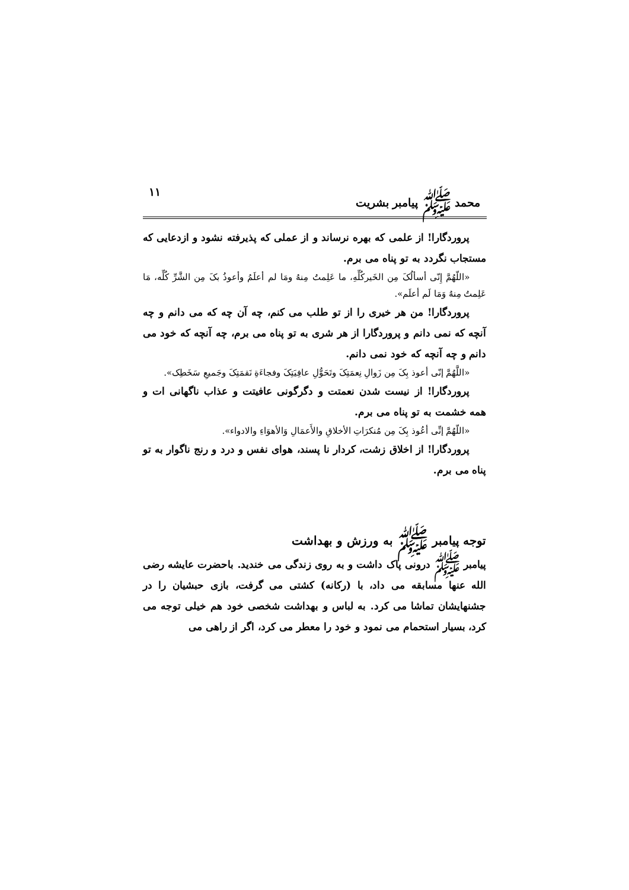محمد ﷺ پیامبر بشریت ١١
پروردگارا! از علمی که بهره نرساند و از عملی که پذیرفته نشود و ازدعایی که مستجاب نگردد به تو پناه می برم.
«اللّهُمَّ إِنّی أسألُکَ مِن الخَیرکُلِّهِ، ما عَلِمتُ مِنهُ ومَا لم أعلَمُ وأعوذُ بکَ مِن الشَّرِّ کُلِّه، مَا عَلِمتُ مِنهُ وَمَا لَم أعلَم».
پروردگارا! من هر خیری را از تو طلب می کنم، چه آن چه که می دانم و چه آنچه که نمی دانم و پروردگارا از هر شری به تو پناه می برم، چه آنچه که خود می دانم و چه آنچه که خود نمی دانم.
«اللَّهُمَّ إنّی أعوذ بِکَ مِن زَوالِ نِعمَتِکَ وتَحَوُّلِ عافِیَتِکَ وفجاءَةِ نَقمَتِکَ وجَمیعِ سَخَطِک».
پروردگارا! از نیست شدن نعمتت و دگرگونی عافیتت و عذاب ناگهانی ات و همه خشمت به تو پناه می برم.
«اللّهُمَّ إنِّی أعُوذ بِکَ مِن مُنکرَاتِ الأخلاقِ والأَعمَالِ وَالأهوَاءِ والادواء».
پروردگارا! از اخلاق زشت، کردار نا پسند، هوای نفس و درد و رنج ناگوار به تو پناه می برم.
توجه پیامبر ﷺ به ورزش و بهداشت
پیامبر ﷺ درونی پاک داشت و به روی زندگی می خندید. باحضرت عایشه رضی الله عنها مسابقه می داد، با (رکانه) کشتی می گرفت، بازی حبشیان را در جشنهایشان تماشا می کرد. به لباس و بهداشت شخصی خود هم خیلی توجه می کرد، بسیار استحمام می نمود و خود را معطر می کرد، اگر از راهی می